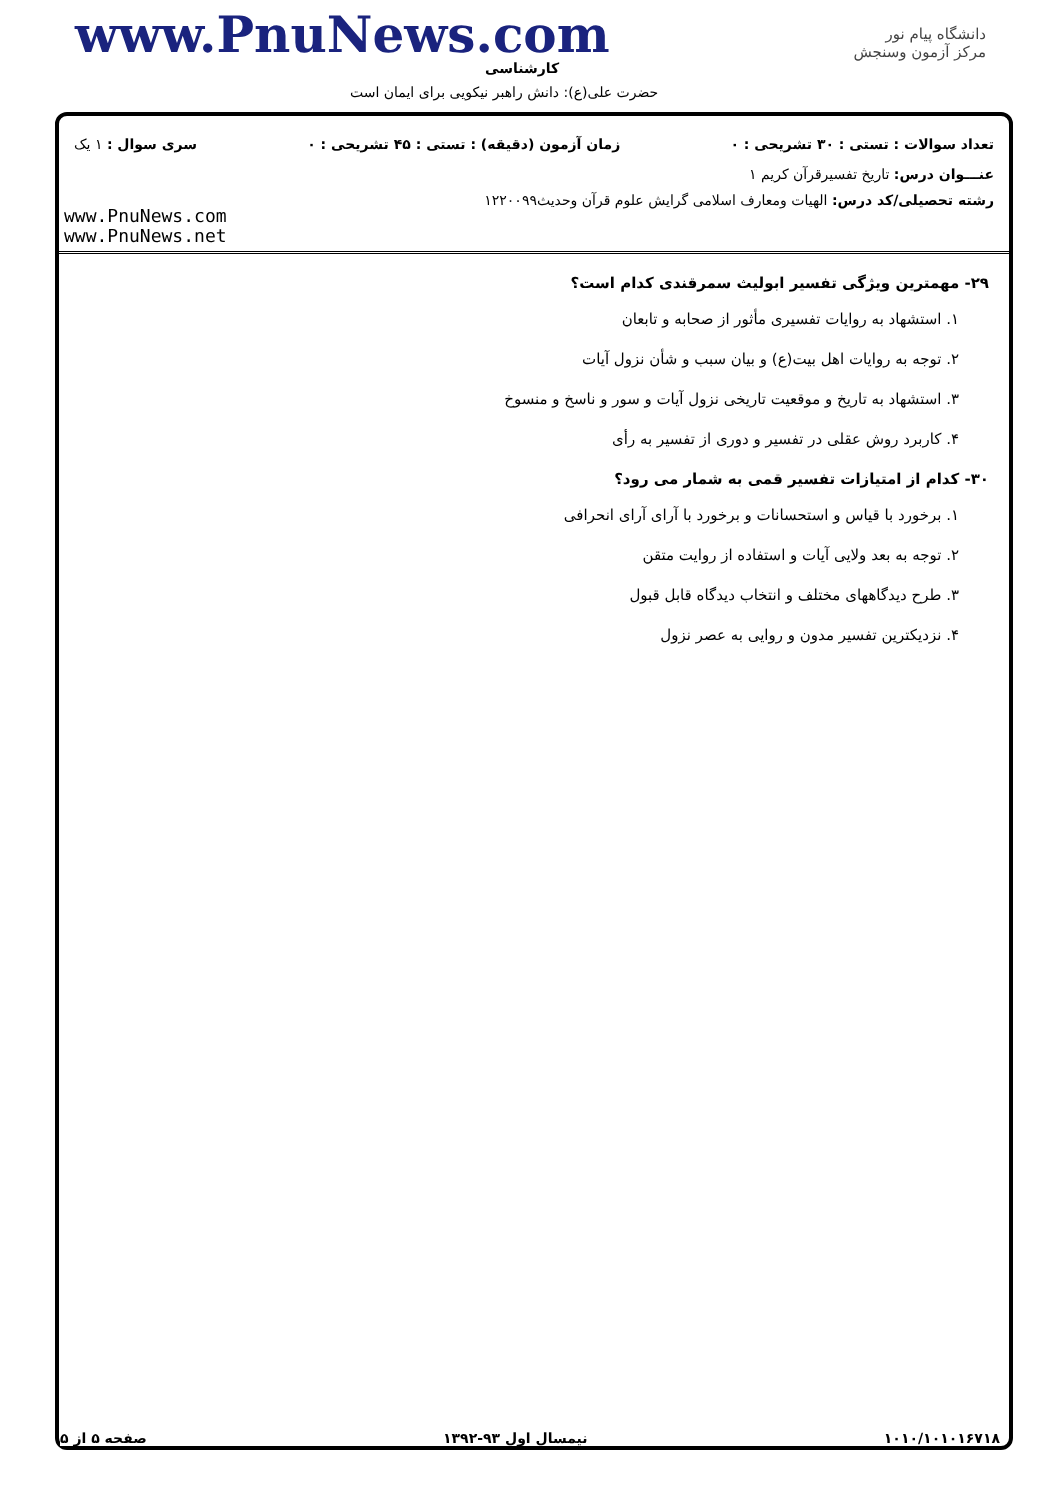www.PnuNews.com
کارشناسی
حضرت علی(ع): دانش راهبر نیکویی برای ایمان است
دانشگاه پیام نور
مرکز آزمون وسنجش
تعداد سوالات : تستی : ۳۰ تشریحی : ۰ زمان آزمون (دقیقه) : تستی : ۴۵ تشریحی : ۰ سری سوال : ۱ یک
عنـــوان درس: تاریخ تفسیرقرآن کریم ۱
رشته تحصیلی/کد درس: الهیات ومعارف اسلامی گرایش علوم قرآن وحدیث۱۲۲۰۰۹۹
www.PnuNews.com
www.PnuNews.net
۲۹- مهمترین ویژگی تفسیر ابولیث سمرقندی کدام است؟
۱. استشهاد به روایات تفسیری مأثور از صحابه و تابعان
۲. توجه به روایات اهل بیت(ع) و بیان سبب و شأن نزول آیات
۳. استشهاد به تاریخ و موقعیت تاریخی نزول آیات و سور و ناسخ و منسوخ
۴. کاربرد روش عقلی در تفسیر و دوری از تفسیر به رأی
۳۰- کدام از امتیازات تفسیر قمی به شمار می رود؟
۱. برخورد با قیاس و استحسانات و برخورد با آرای آرای انحرافی
۲. توجه به بعد ولایی آیات و استفاده از روایت متقن
۳. طرح دیدگاههای مختلف و انتخاب دیدگاه قابل قبول
۴. نزدیکترین تفسیر مدون و روایی به عصر نزول
۱۰۱۰/۱۰۱۰۱۶۷۱۸ نیمسال اول ۹۳-۱۳۹۲ صفحه ۵ از ۵